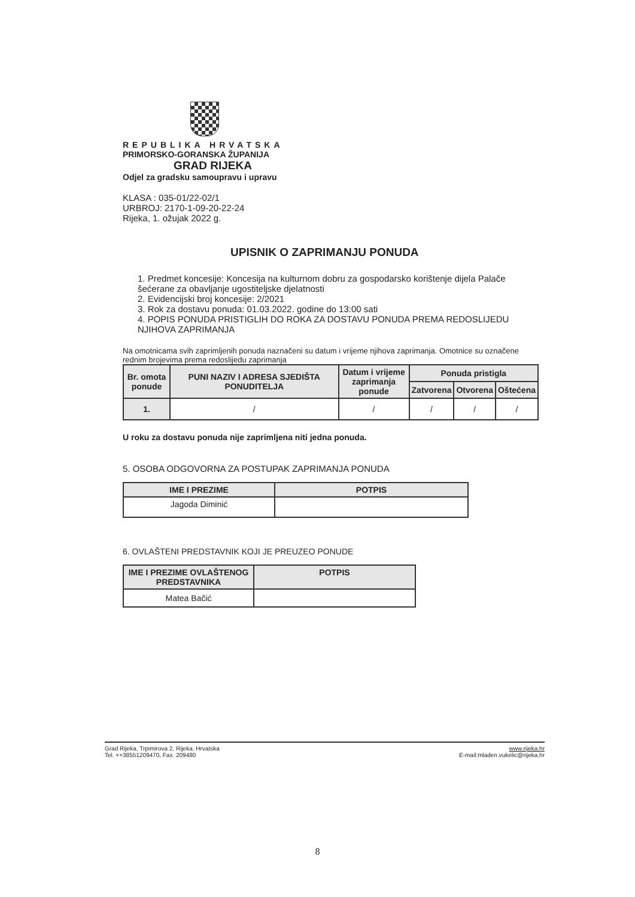REPUBLIKA HRVATSKA
PRIMORSKO-GORANSKA ŽUPANIJA
GRAD RIJEKA
Odjel za gradsku samoupravu i upravu
KLASA : 035-01/22-02/1
URBROJ: 2170-1-09-20-22-24
Rijeka, 1. ožujak 2022 g.
UPISNIK O ZAPRIMANJU PONUDA
1. Predmet koncesije: Koncesija na kulturnom dobru za gospodarsko korištenje dijela Palače šećerane za obavljanje ugostiteljske djelatnosti
2. Evidencijski broj koncesije: 2/2021
3. Rok za dostavu ponuda: 01.03.2022. godine do 13:00 sati
4. POPIS PONUDA PRISTIGLIH DO ROKA ZA DOSTAVU PONUDA PREMA REDOSLIJEDU NJIHOVA ZAPRIMANJA
Na omotnicama svih zaprimljenih ponuda naznačeni su datum i vrijeme njihova zaprimanja. Omotnice su označene rednim brojevima prema redoslijedu zaprimanja
| Br. omota ponude | PUNI NAZIV I ADRESA SJEDIŠTA PONUDITELJA | Datum i vrijeme zaprimanja ponude | Ponuda pristigla | | |
| --- | --- | --- | --- | --- | --- |
| | | | Zatvorena | Otvorena | Oštećena |
| 1. | / | / | / | / | / |
U roku za dostavu ponuda nije zaprimljena niti jedna ponuda.
5. OSOBA ODGOVORNA ZA POSTUPAK ZAPRIMANJA PONUDA
| IME I PREZIME | POTPIS |
| --- | --- |
| Jagoda Diminić | |
6. OVLAŠTENI PREDSTAVNIK KOJI JE PREUZEO PONUDE
| IME I PREZIME OVLAŠTENOG PREDSTAVNIKA | POTPIS |
| --- | --- |
| Matea Bačić | |
Grad Rijeka, Trpimirova 2, Rijeka, Hrvatska
Tel. ++38551209470, Fax. 209480
www.rijeka.hr
E-mail:mladen.vukelic@rijeka.hr
8